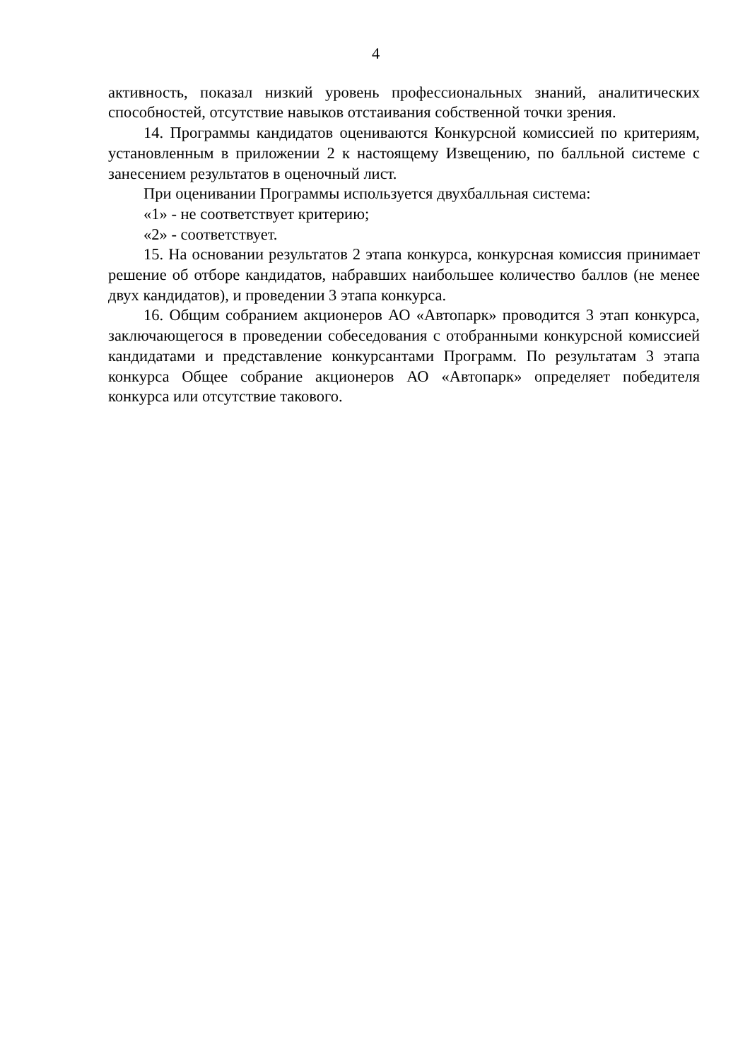4
активность, показал низкий уровень профессиональных знаний, аналитических способностей, отсутствие навыков отстаивания собственной точки зрения.
14. Программы кандидатов оцениваются Конкурсной комиссией по критериям, установленным в приложении 2 к настоящему Извещению, по балльной системе с занесением результатов в оценочный лист.
При оценивании Программы используется двухбалльная система:
«1» - не соответствует критерию;
«2» - соответствует.
15. На основании результатов 2 этапа конкурса, конкурсная комиссия принимает решение об отборе кандидатов, набравших наибольшее количество баллов (не менее двух кандидатов), и проведении 3 этапа конкурса.
16. Общим собранием акционеров АО «Автопарк» проводится 3 этап конкурса, заключающегося в проведении собеседования с отобранными конкурсной комиссией кандидатами и представление конкурсантами Программ. По результатам 3 этапа конкурса Общее собрание акционеров АО «Автопарк» определяет победителя конкурса или отсутствие такового.